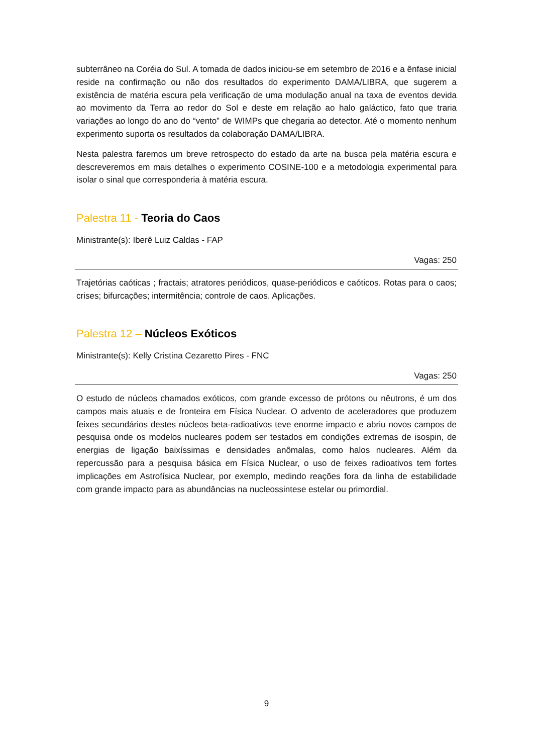subterrâneo na Coréia do Sul. A tomada de dados iniciou-se em setembro de 2016 e a ênfase inicial reside na confirmação ou não dos resultados do experimento DAMA/LIBRA, que sugerem a existência de matéria escura pela verificação de uma modulação anual na taxa de eventos devida ao movimento da Terra ao redor do Sol e deste em relação ao halo galáctico, fato que traria variações ao longo do ano do “vento” de WIMPs que chegaria ao detector. Até o momento nenhum experimento suporta os resultados da colaboração DAMA/LIBRA.
Nesta palestra faremos um breve retrospecto do estado da arte na busca pela matéria escura e descreveremos em mais detalhes o experimento COSINE-100 e a metodologia experimental para isolar o sinal que corresponderia à matéria escura.
Palestra 11 - Teoria do Caos
Ministrante(s): Iberê Luiz Caldas - FAP
Vagas: 250
Trajetórias caóticas ; fractais; atratores periódicos, quase-periódicos e caóticos. Rotas para o caos; crises; bifurcações; intermitência; controle de caos. Aplicações.
Palestra 12 – Núcleos Exóticos
Ministrante(s): Kelly Cristina Cezaretto Pires - FNC
Vagas: 250
O estudo de núcleos chamados exóticos, com grande excesso de prótons ou nêutrons, é um dos campos mais atuais e de fronteira em Física Nuclear. O advento de aceleradores que produzem feixes secundários destes núcleos beta-radioativos teve enorme impacto e abriu novos campos de pesquisa onde os modelos nucleares podem ser testados em condições extremas de isospin, de energias de ligação baixíssimas e densidades anômalas, como halos nucleares. Além da repercussão para a pesquisa básica em Física Nuclear, o uso de feixes radioativos tem fortes implicações em Astrofísica Nuclear, por exemplo, medindo reações fora da linha de estabilidade com grande impacto para as abundâncias na nucleossintese estelar ou primordial.
9